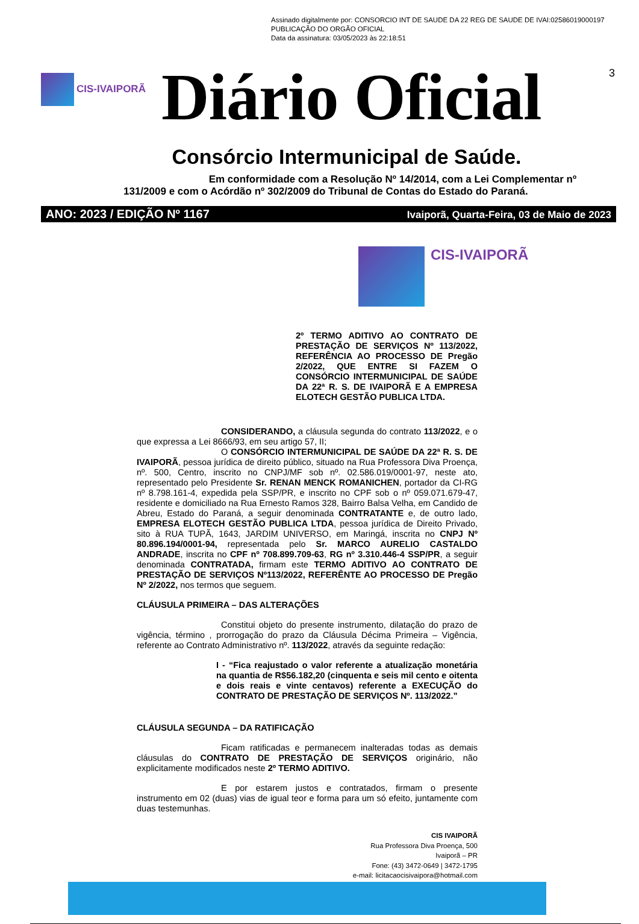Assinado digitalmente por: CONSORCIO INT DE SAUDE DA 22 REG DE SAUDE DE IVAI:02586019000197
PUBLICAÇÃO DO ORGÃO OFICIAL
Data da assinatura: 03/05/2023 às 22:18:51
CIS-IVAIPORÃ
Diário Oficial
3
Consórcio Intermunicipal de Saúde.
Em conformidade com a Resolução Nº 14/2014, com a Lei Complementar nº 131/2009 e com o Acórdão nº 302/2009 do Tribunal de Contas do Estado do Paraná.
ANO: 2023 / EDIÇÃO Nº 1167 Ivaiporã, Quarta-Feira, 03 de Maio de 2023
CIS-IVAIPORÃ
2º TERMO ADITIVO AO CONTRATO DE PRESTAÇÃO DE SERVIÇOS Nº 113/2022, REFERÊNCIA AO PROCESSO DE Pregão 2/2022, QUE ENTRE SI FAZEM O CONSÓRCIO INTERMUNICIPAL DE SAÚDE DA 22ª R. S. DE IVAIPORÃ E A EMPRESA ELOTECH GESTÃO PUBLICA LTDA.
CONSIDERANDO, a cláusula segunda do contrato 113/2022, e o que expressa a Lei 8666/93, em seu artigo 57, II;
O CONSÓRCIO INTERMUNICIPAL DE SAÚDE DA 22ª R. S. DE IVAIPORÃ, pessoa jurídica de direito público, situado na Rua Professora Diva Proença, nº. 500, Centro, inscrito no CNPJ/MF sob nº. 02.586.019/0001-97, neste ato, representado pelo Presidente Sr. RENAN MENCK ROMANICHEN, portador da CI-RG nº 8.798.161-4, expedida pela SSP/PR, e inscrito no CPF sob o nº 059.071.679-47, residente e domiciliado na Rua Ernesto Ramos 328, Bairro Balsa Velha, em Candido de Abreu, Estado do Paraná, a seguir denominada CONTRATANTE e, de outro lado, EMPRESA ELOTECH GESTÃO PUBLICA LTDA, pessoa jurídica de Direito Privado, sito à RUA TUPÃ, 1643, JARDIM UNIVERSO, em Maringá, inscrita no CNPJ Nº 80.896.194/0001-94, representada pelo Sr. MARCO AURELIO CASTALDO ANDRADE, inscrita no CPF nº 708.899.709-63, RG nº 3.310.446-4 SSP/PR, a seguir denominada CONTRATADA, firmam este TERMO ADITIVO AO CONTRATO DE PRESTAÇÃO DE SERVIÇOS Nº113/2022, REFERÊNTE AO PROCESSO DE Pregão Nº 2/2022, nos termos que seguem.
CLÁUSULA PRIMEIRA – DAS ALTERAÇÕES
Constitui objeto do presente instrumento, dilatação do prazo de vigência, término , prorrogação do prazo da Cláusula Décima Primeira – Vigência, referente ao Contrato Administrativo nº. 113/2022, através da seguinte redação:
I - “Fica reajustado o valor referente a atualização monetária na quantia de R$56.182,20 (cinquenta e seis mil cento e oitenta e dois reais e vinte centavos) referente a EXECUÇÃO do CONTRATO DE PRESTAÇÃO DE SERVIÇOS Nº. 113/2022.”
CLÁUSULA SEGUNDA – DA RATIFICAÇÃO
Ficam ratificadas e permanecem inalteradas todas as demais cláusulas do CONTRATO DE PRESTAÇÃO DE SERVIÇOS originário, não explicitamente modificados neste 2º TERMO ADITIVO.
E por estarem justos e contratados, firmam o presente instrumento em 02 (duas) vias de igual teor e forma para um só efeito, juntamente com duas testemunhas.
CIS IVAIPORÃ
Rua Professora Diva Proença, 500
Ivaiporã – PR
Fone: (43) 3472-0649 | 3472-1795
e-mail: licitacaocisivaipora@hotmail.com